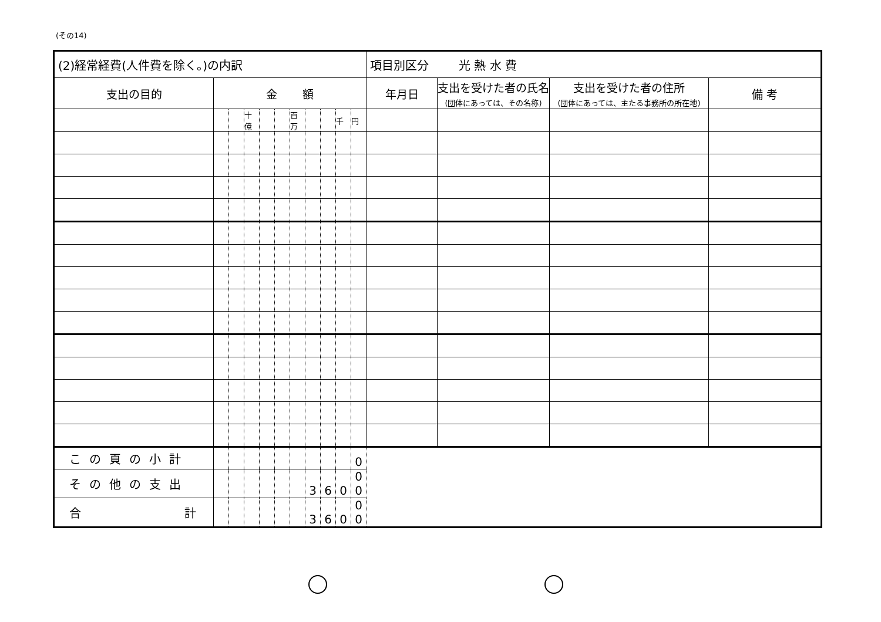(その14)
| (2)経常経費(人件費を除く。)の内訳 | | | | | | | | | | | 項目別区分 光 熱 水 費 | | | |
| 支出の目的 | 金 額 | | | | | | | | | | 年月日 | 支出を受けた者の氏名 (団体にあっては、その名称) | 支出を受けた者の住所 (団体にあっては、主たる事務所の所在地) | 備 考 |
| | | | 十億 | | | 百万 | | | 千 | 円 | | | | |
| この頁の小計 | | | | | | | | | | 0 | | | | |
| その他の支出 | | | | | | | 3 | 6 | 0 | 0 0 | | | | |
| 合 計 | | | | | | | 3 | 6 | 0 | 0 0 | | | | |